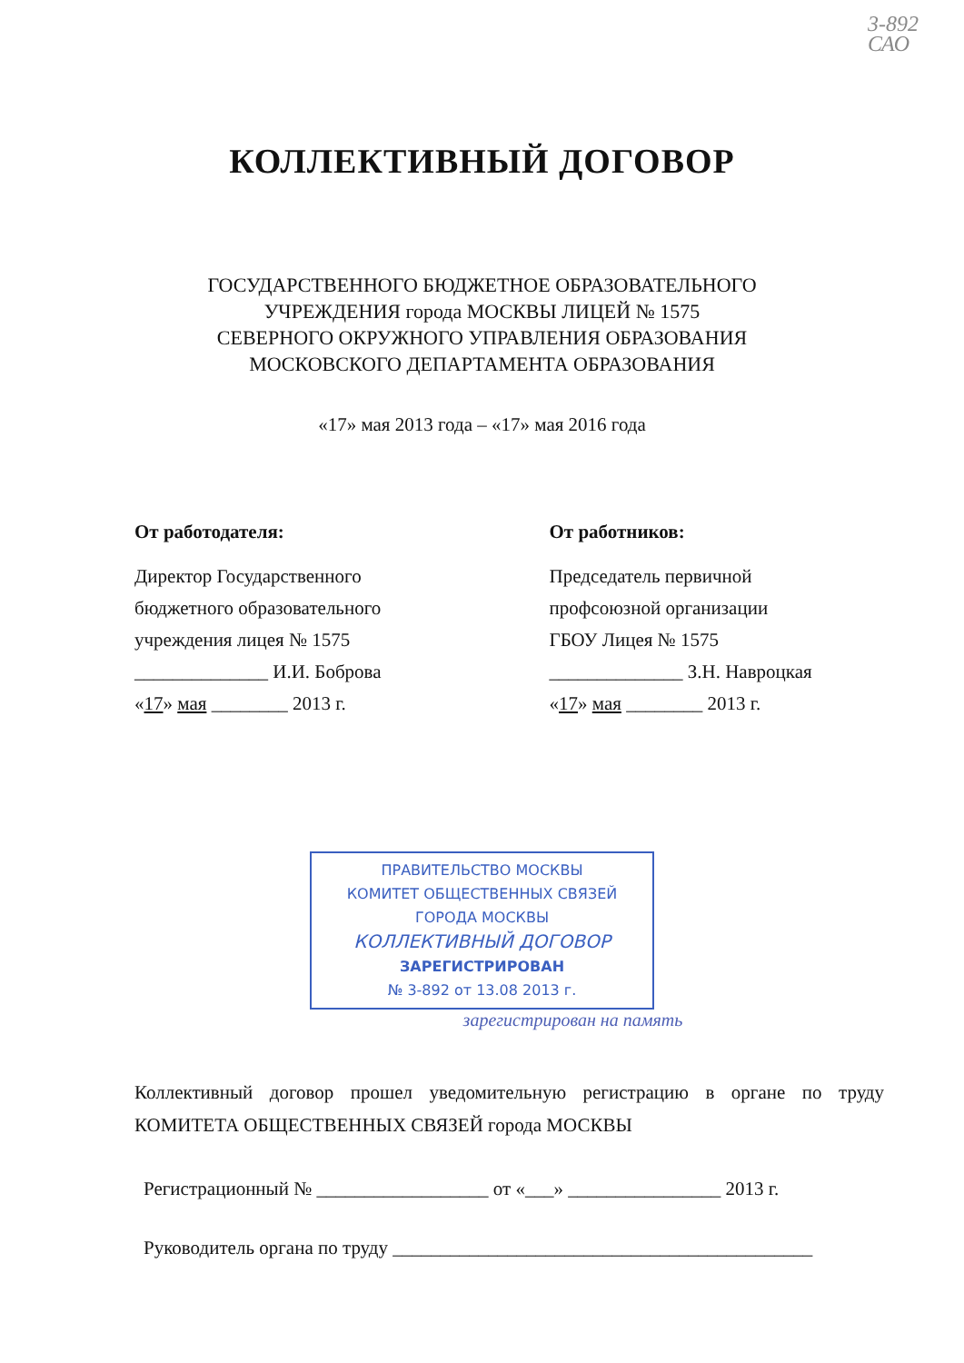3-892
САО
КОЛЛЕКТИВНЫЙ ДОГОВОР
ГОСУДАРСТВЕННОГО БЮДЖЕТНОЕ ОБРАЗОВАТЕЛЬНОГО
УЧРЕЖДЕНИЯ города МОСКВЫ ЛИЦЕЙ № 1575
СЕВЕРНОГО ОКРУЖНОГО УПРАВЛЕНИЯ ОБРАЗОВАНИЯ
МОСКОВСКОГО ДЕПАРТАМЕНТА ОБРАЗОВАНИЯ
«17» мая 2013 года – «17» мая 2016 года
От работодателя:
Директор Государственного
бюджетного образовательного
учреждения лицея № 1575
______________ И.И. Боброва
«17» мая ________ 2013 г.
От работников:
Председатель первичной
профсоюзной организации
ГБОУ Лицея № 1575
______________ З.Н. Навроцкая
«17» мая ________ 2013 г.
ПРАВИТЕЛЬСТВО МОСКВЫ
КОМИТЕТ ОБЩЕСТВЕННЫХ СВЯЗЕЙ
ГОРОДА МОСКВЫ
КОЛЛЕКТИВНЫЙ ДОГОВОР
ЗАРЕГИСТРИРОВАН
№ 3-892 от 13.08 2013 г.
зарегистрирован на память
Коллективный договор прошел уведомительную регистрацию в органе по труду КОМИТЕТА ОБЩЕСТВЕННЫХ СВЯЗЕЙ города МОСКВЫ
Регистрационный № __________________ от «___» ________________ 2013 г.
Руководитель органа по труду ____________________________________________